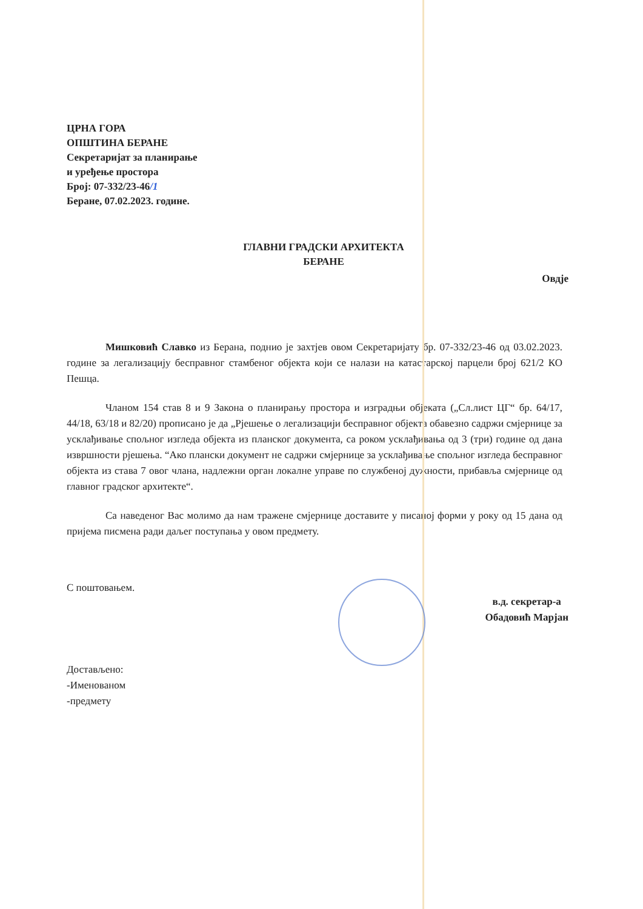ЦРНА ГОРА
ОПШТИНА БЕРАНЕ
Секретаријат за планирање
и уређење простора
Број: 07-332/23-46/1
Беране, 07.02.2023. године.
ГЛАВНИ ГРАДСКИ АРХИТЕКТА
БЕРАНЕ
Овдје
Мишковић Славко из Берана, поднио је захтјев овом Секретаријату бр. 07-332/23-46 од 03.02.2023. године за легализацију бесправног стамбеног објекта који се налази на катастарској парцели број 621/2 КО Пешца.
Чланом 154 став 8 и 9 Закона о планирању простора и изградњи објеката („Сл.лист ЦГ“ бр. 64/17, 44/18, 63/18 и 82/20) прописано је да „Рјешење о легализацији бесправног објекта обавезно садржи смјернице за усклађивање спољног изгледа објекта из планског документа, са роком усклађивања од 3 (три) године од дана извршности рјешења. “Ако плански документ не садржи смјернице за усклађивање спољног изгледа бесправног објекта из става 7 овог члана, надлежни орган локалне управе по службеној дужности, прибавља смјернице од главног градског архитекте“.
Са наведеног Вас молимо да нам тражене смјернице доставите у писаној форми у року од 15 дана од пријема писмена ради даљег поступања у овом предмету.
С поштовањем.
в.д. секретар-а
Обадовић Марјан
Достављено:
-Именованом
-предмету